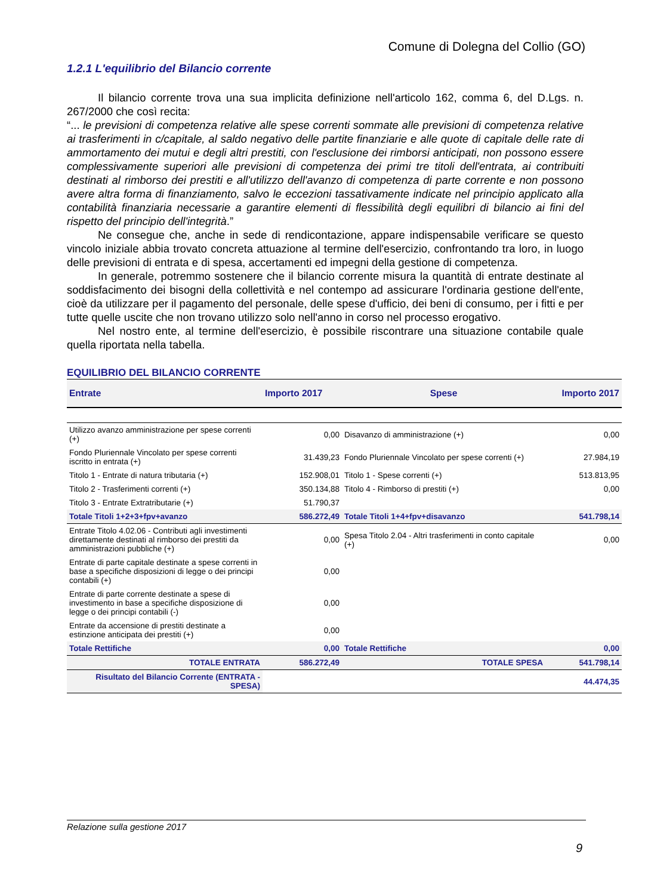Comune di Dolegna del Collio (GO)
1.2.1 L'equilibrio del Bilancio corrente
Il bilancio corrente trova una sua implicita definizione nell'articolo 162, comma 6, del D.Lgs. n. 267/2000 che così recita:
“... le previsioni di competenza relative alle spese correnti sommate alle previsioni di competenza relative ai trasferimenti in c/capitale, al saldo negativo delle partite finanziarie e alle quote di capitale delle rate di ammortamento dei mutui e degli altri prestiti, con l'esclusione dei rimborsi anticipati, non possono essere complessivamente superiori alle previsioni di competenza dei primi tre titoli dell'entrata, ai contribuiti destinati al rimborso dei prestiti e all'utilizzo dell'avanzo di competenza di parte corrente e non possono avere altra forma di finanziamento, salvo le eccezioni tassativamente indicate nel principio applicato alla contabilità finanziaria necessarie a garantire elementi di flessibilità degli equilibri di bilancio ai fini del rispetto del principio dell'integrità.”
Ne consegue che, anche in sede di rendicontazione, appare indispensabile verificare se questo vincolo iniziale abbia trovato concreta attuazione al termine dell'esercizio, confrontando tra loro, in luogo delle previsioni di entrata e di spesa, accertamenti ed impegni della gestione di competenza.
In generale, potremmo sostenere che il bilancio corrente misura la quantità di entrate destinate al soddisfacimento dei bisogni della collettività e nel contempo ad assicurare l'ordinaria gestione dell'ente, cioè da utilizzare per il pagamento del personale, delle spese d'ufficio, dei beni di consumo, per i fitti e per tutte quelle uscite che non trovano utilizzo solo nell'anno in corso nel processo erogativo.
Nel nostro ente, al termine dell'esercizio, è possibile riscontrare una situazione contabile quale quella riportata nella tabella.
EQUILIBRIO DEL BILANCIO CORRENTE
| Entrate | Importo 2017 | Spese | Importo 2017 |
| --- | --- | --- | --- |
| Utilizzo avanzo amministrazione per spese correnti (+) | 0,00 | Disavanzo di amministrazione (+) | 0,00 |
| Fondo Pluriennale Vincolato per spese correnti iscritto in entrata (+) | 31.439,23 | Fondo Pluriennale Vincolato per spese correnti (+) | 27.984,19 |
| Titolo 1 - Entrate di natura tributaria (+) | 152.908,01 | Titolo 1 - Spese correnti (+) | 513.813,95 |
| Titolo 2 - Trasferimenti correnti (+) | 350.134,88 | Titolo 4 - Rimborso di prestiti (+) | 0,00 |
| Titolo 3 - Entrate Extratributarie (+) | 51.790,37 | | |
| Totale Titoli 1+2+3+fpv+avanzo | 586.272,49 | Totale Titoli 1+4+fpv+disavanzo | 541.798,14 |
| Entrate Titolo 4.02.06 - Contributi agli investimenti direttamente destinati al rimborso dei prestiti da amministrazioni pubbliche (+) | 0,00 | Spesa Titolo 2.04 - Altri trasferimenti in conto capitale (+) | 0,00 |
| Entrate di parte capitale destinate a spese correnti in base a specifiche disposizioni di legge o dei principi contabili (+) | 0,00 | | |
| Entrate di parte corrente destinate a spese di investimento in base a specifiche disposizione di legge o dei principi contabili (-) | 0,00 | | |
| Entrate da accensione di prestiti destinate a estinzione anticipata dei prestiti (+) | 0,00 | | |
| Totale Rettifiche | 0,00 | Totale Rettifiche | 0,00 |
| TOTALE ENTRATA | 586.272,49 | TOTALE SPESA | 541.798,14 |
| Risultato del Bilancio Corrente (ENTRATA - SPESA) | | | 44.474,35 |
Relazione sulla gestione 2017
9